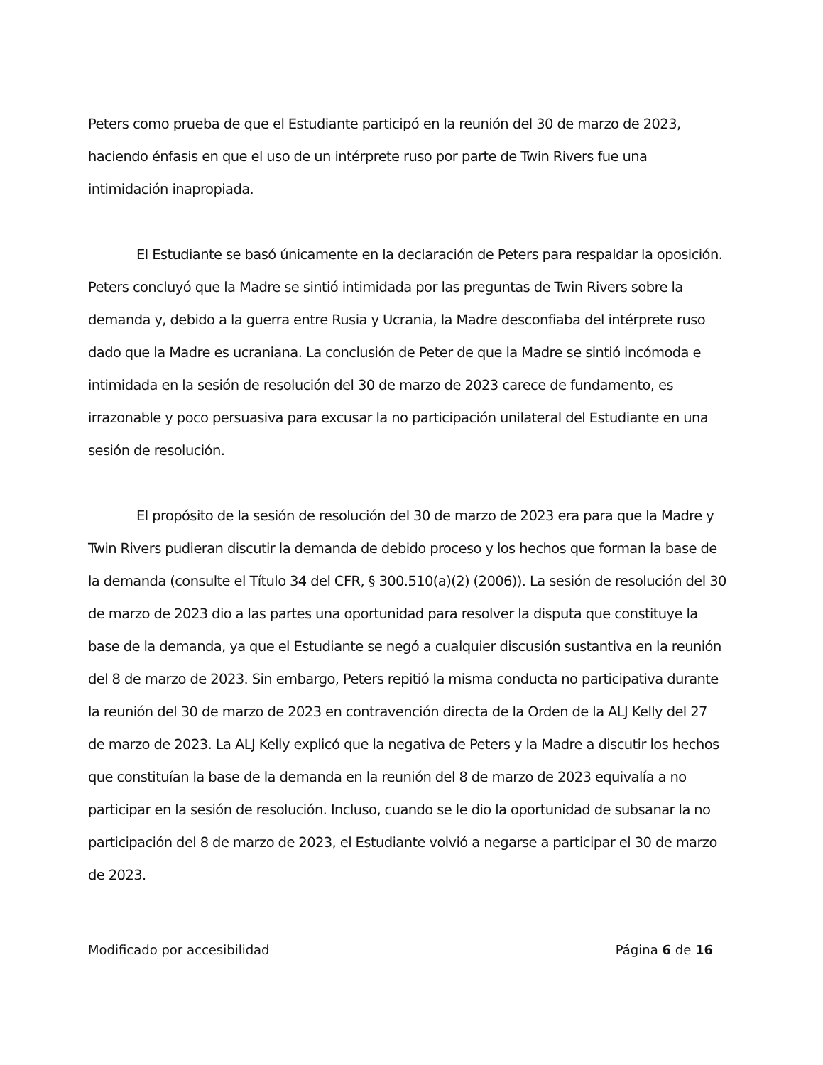Peters como prueba de que el Estudiante participó en la reunión del 30 de marzo de 2023, haciendo énfasis en que el uso de un intérprete ruso por parte de Twin Rivers fue una intimidación inapropiada.
El Estudiante se basó únicamente en la declaración de Peters para respaldar la oposición. Peters concluyó que la Madre se sintió intimidada por las preguntas de Twin Rivers sobre la demanda y, debido a la guerra entre Rusia y Ucrania, la Madre desconfiaba del intérprete ruso dado que la Madre es ucraniana. La conclusión de Peter de que la Madre se sintió incómoda e intimidada en la sesión de resolución del 30 de marzo de 2023 carece de fundamento, es irrazonable y poco persuasiva para excusar la no participación unilateral del Estudiante en una sesión de resolución.
El propósito de la sesión de resolución del 30 de marzo de 2023 era para que la Madre y Twin Rivers pudieran discutir la demanda de debido proceso y los hechos que forman la base de la demanda (consulte el Título 34 del CFR, § 300.510(a)(2) (2006)). La sesión de resolución del 30 de marzo de 2023 dio a las partes una oportunidad para resolver la disputa que constituye la base de la demanda, ya que el Estudiante se negó a cualquier discusión sustantiva en la reunión del 8 de marzo de 2023. Sin embargo, Peters repitió la misma conducta no participativa durante la reunión del 30 de marzo de 2023 en contravención directa de la Orden de la ALJ Kelly del 27 de marzo de 2023. La ALJ Kelly explicó que la negativa de Peters y la Madre a discutir los hechos que constituían la base de la demanda en la reunión del 8 de marzo de 2023 equivalía a no participar en la sesión de resolución. Incluso, cuando se le dio la oportunidad de subsanar la no participación del 8 de marzo de 2023, el Estudiante volvió a negarse a participar el 30 de marzo de 2023.
Modificado por accesibilidad Página 6 de 16